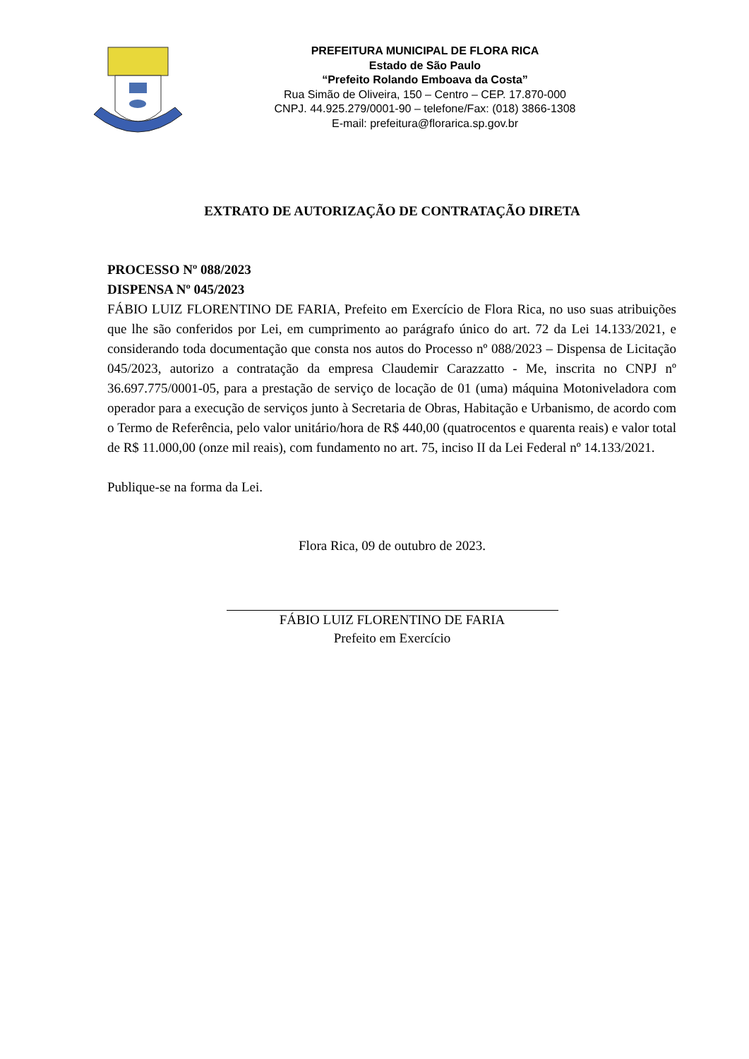PREFEITURA MUNICIPAL DE FLORA RICA
Estado de São Paulo
“Prefeito Rolando Emboava da Costa”
Rua Simão de Oliveira, 150 – Centro – CEP. 17.870-000
CNPJ. 44.925.279/0001-90 – telefone/Fax: (018) 3866-1308
E-mail: prefeitura@florarica.sp.gov.br
EXTRATO DE AUTORIZAÇÃO DE CONTRATAÇÃO DIRETA
PROCESSO Nº 088/2023
DISPENSA Nº 045/2023
FÁBIO LUIZ FLORENTINO DE FARIA, Prefeito em Exercício de Flora Rica, no uso suas atribuições que lhe são conferidos por Lei, em cumprimento ao parágrafo único do art. 72 da Lei 14.133/2021, e considerando toda documentação que consta nos autos do Processo nº 088/2023 – Dispensa de Licitação 045/2023, autorizo a contratação da empresa Claudemir Carazzatto - Me, inscrita no CNPJ nº 36.697.775/0001-05, para a prestação de serviço de locação de 01 (uma) máquina Motoniveladora com operador para a execução de serviços junto à Secretaria de Obras, Habitação e Urbanismo, de acordo com o Termo de Referência, pelo valor unitário/hora de R$ 440,00 (quatrocentos e quarenta reais) e valor total de R$ 11.000,00 (onze mil reais), com fundamento no art. 75, inciso II da Lei Federal nº 14.133/2021.
Publique-se na forma da Lei.
Flora Rica, 09 de outubro de 2023.
FÁBIO LUIZ FLORENTINO DE FARIA
Prefeito em Exercício